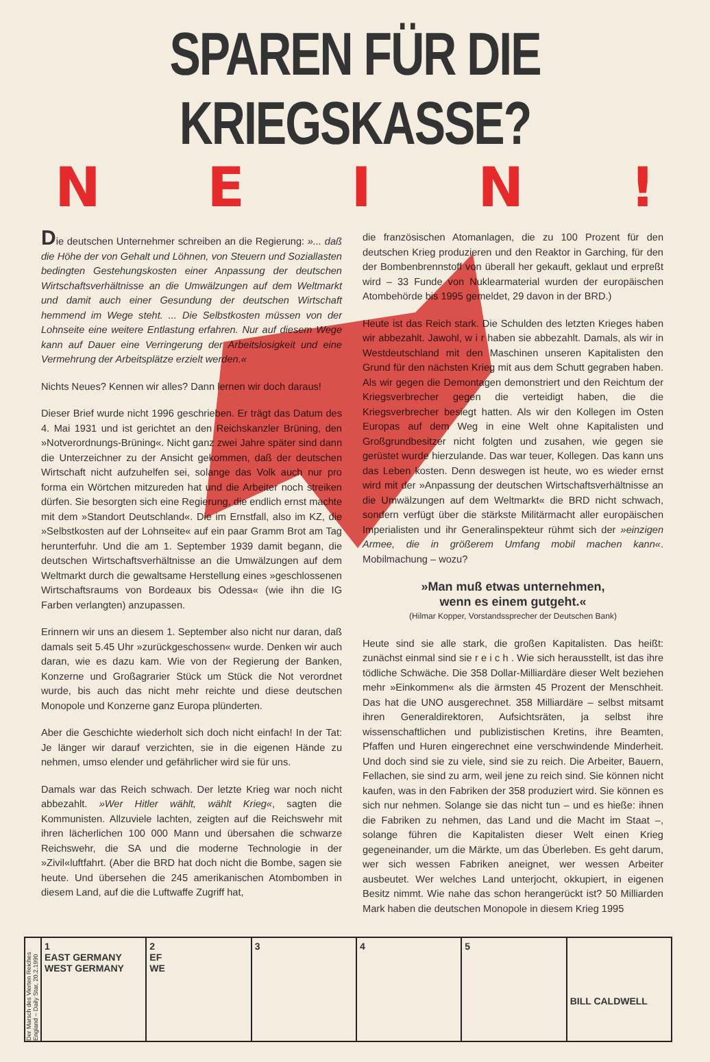SPAREN FÜR DIE KRIEGSKASSE?
NEIN!
Die deutschen Unternehmer schreiben an die Regierung: »... daß die Höhe der von Gehalt und Löhnen, von Steuern und Soziallasten bedingten Gestehungskosten einer Anpassung der deutschen Wirtschaftsverhältnisse an die Umwälzungen auf dem Weltmarkt und damit auch einer Gesundung der deutschen Wirtschaft hemmend im Wege steht. ... Die Selbstkosten müssen von der Lohnseite eine weitere Entlastung erfahren. Nur auf diesem Wege kann auf Dauer eine Verringerung der Arbeitslosigkeit und eine Vermehrung der Arbeitsplätze erzielt werden.«
Nichts Neues? Kennen wir alles? Dann lernen wir doch daraus!
Dieser Brief wurde nicht 1996 geschrieben. Er trägt das Datum des 4. Mai 1931 und ist gerichtet an den Reichskanzler Brüning, den »Notverordnungs-Brüning«. Nicht ganz zwei Jahre später sind dann die Unterzeichner zu der Ansicht gekommen, daß der deutschen Wirtschaft nicht aufzuhelfen sei, solange das Volk auch nur pro forma ein Wörtchen mitzureden hat und die Arbeiter noch streiken dürfen. Sie besorgten sich eine Regierung, die endlich ernst machte mit dem »Standort Deutschland«. Die im Ernstfall, also im KZ, die »Selbstkosten auf der Lohnseite« auf ein paar Gramm Brot am Tag herunterfuhr. Und die am 1. September 1939 damit begann, die deutschen Wirtschaftsverhältnisse an die Umwälzungen auf dem Weltmarkt durch die gewaltsame Herstellung eines »geschlossenen Wirtschaftsraums von Bordeaux bis Odessa« (wie ihn die IG Farben verlangten) anzupassen.
Erinnern wir uns an diesem 1. September also nicht nur daran, daß damals seit 5.45 Uhr »zurückgeschossen« wurde. Denken wir auch daran, wie es dazu kam. Wie von der Regierung der Banken, Konzerne und Großagrarier Stück um Stück die Not verordnet wurde, bis auch das nicht mehr reichte und diese deutschen Monopole und Konzerne ganz Europa plünderten.
Aber die Geschichte wiederholt sich doch nicht einfach! In der Tat: Je länger wir darauf verzichten, sie in die eigenen Hände zu nehmen, umso elender und gefährlicher wird sie für uns.
Damals war das Reich schwach. Der letzte Krieg war noch nicht abbezahlt. »Wer Hitler wählt, wählt Krieg«, sagten die Kommunisten. Allzuviele lachten, zeigten auf die Reichswehr mit ihren lächerlichen 100 000 Mann und übersahen die schwarze Reichswehr, die SA und die moderne Technologie in der »Zivil«luftfahrt. (Aber die BRD hat doch nicht die Bombe, sagen sie heute. Und übersehen die 245 amerikanischen Atombomben in diesem Land, auf die die Luftwaffe Zugriff hat,
die französischen Atomanlagen, die zu 100 Prozent für den deutschen Krieg produzieren und den Reaktor in Garching, für den der Bombenbrennstoff von überall her gekauft, geklaut und erpreßt wird – 33 Funde von Nuklearmaterial wurden der europäischen Atombehörde bis 1995 gemeldet, 29 davon in der BRD.)
Heute ist das Reich stark. Die Schulden des letzten Krieges haben wir abbezahlt. Jawohl, w i r haben sie abbezahlt. Damals, als wir in Westdeutschland mit den Maschinen unseren Kapitalisten den Grund für den nächsten Krieg mit aus dem Schutt gegraben haben. Als wir gegen die Demontagen demonstriert und den Reichtum der Kriegsverbrecher gegen die verteidigt haben, die die Kriegsverbrecher besiegt hatten. Als wir den Kollegen im Osten Europas auf dem Weg in eine Welt ohne Kapitalisten und Großgrundbesitzer nicht folgten und zusahen, wie gegen sie gerüstet wurde hierzulande. Das war teuer, Kollegen. Das kann uns das Leben kosten. Denn deswegen ist heute, wo es wieder ernst wird mit der »Anpassung der deutschen Wirtschaftsverhältnisse an die Umwälzungen auf dem Weltmarkt« die BRD nicht schwach, sondern verfügt über die stärkste Militärmacht aller europäischen Imperialisten und ihr Generalinspekteur rühmt sich der »einzigen Armee, die in größerem Umfang mobil machen kann«. Mobilmachung – wozu?
»Man muß etwas unternehmen,
wenn es einem gutgeht.«
(Hilmar Kopper, Vorstandssprecher der Deutschen Bank)
Heute sind sie alle stark, die großen Kapitalisten. Das heißt: zunächst einmal sind sie r e i c h . Wie sich herausstellt, ist das ihre tödliche Schwäche. Die 358 Dollar-Milliardäre dieser Welt beziehen mehr »Einkommen« als die ärmsten 45 Prozent der Menschheit. Das hat die UNO ausgerechnet. 358 Milliardäre – selbst mitsamt ihren Generaldirektoren, Aufsichtsräten, ja selbst ihre wissenschaftlichen und publizistischen Kretins, ihre Beamten, Pfaffen und Huren eingerechnet eine verschwindende Minderheit. Und doch sind sie zu viele, sind sie zu reich. Die Arbeiter, Bauern, Fellachen, sie sind zu arm, weil jene zu reich sind. Sie können nicht kaufen, was in den Fabriken der 358 produziert wird. Sie können es sich nur nehmen. Solange sie das nicht tun – und es hieße: ihnen die Fabriken zu nehmen, das Land und die Macht im Staat –, solange führen die Kapitalisten dieser Welt einen Krieg gegeneinander, um die Märkte, um das Überleben. Es geht darum, wer sich wessen Fabriken aneignet, wer wessen Arbeiter ausbeutet. Wer welches Land unterjocht, okkupiert, in eigenen Besitz nimmt. Wie nahe das schon herangerückt ist? 50 Milliarden Mark haben die deutschen Monopole in diesem Krieg 1995
Der Marsch des Vierten Reiches England – Daily Star, 20.2.1990
1
EAST GERMANY
WEST GERMANY
2
EF
WE
3 4 5
BILL CALDWELL